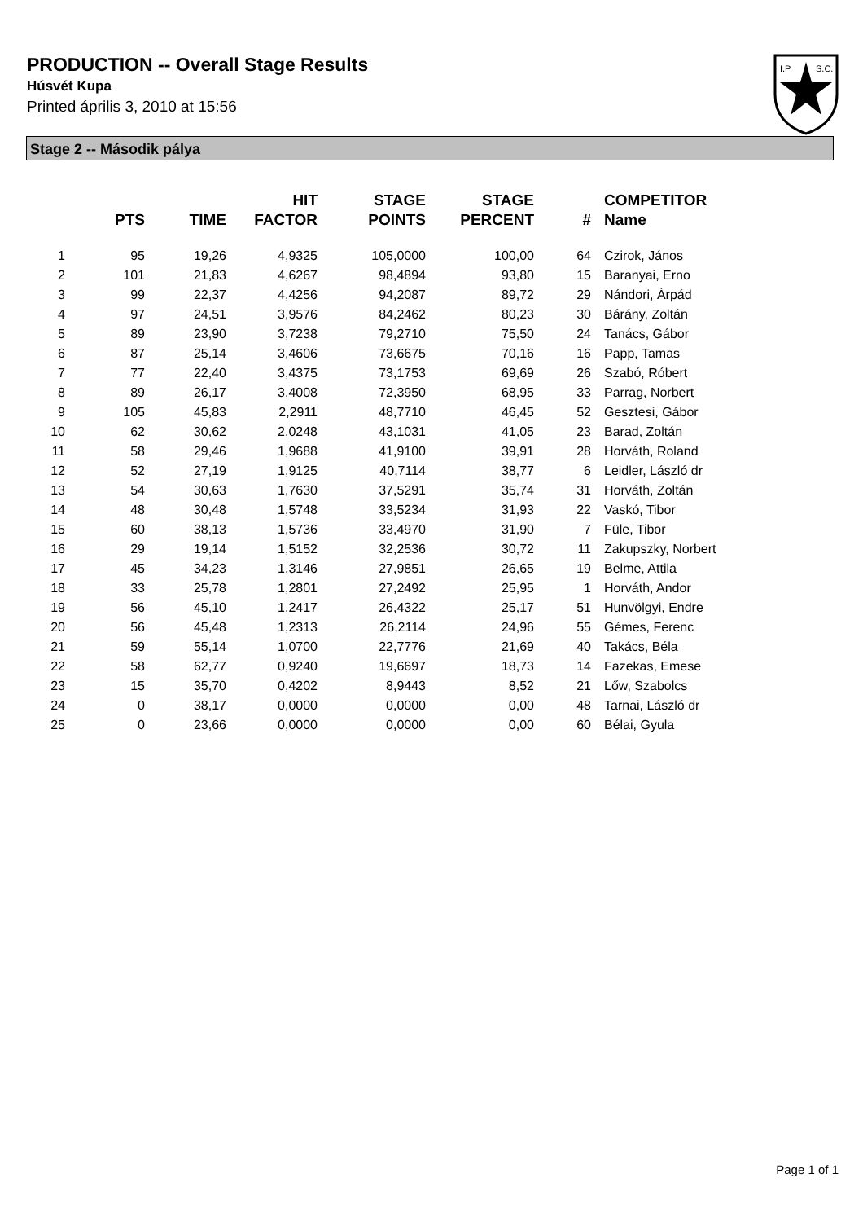PRODUCTION -- Overall Stage Results
Húsvét Kupa
Printed április 3, 2010 at 15:56
I.P.
S.C.
Stage 2 -- Második pálya
| | PTS | TIME | HIT FACTOR | STAGE POINTS | STAGE PERCENT | # | COMPETITOR Name |
| --- | --- | --- | --- | --- | --- | --- | --- |
| 1 | 95 | 19,26 | 4,9325 | 105,0000 | 100,00 | 64 | Czirok, János |
| 2 | 101 | 21,83 | 4,6267 | 98,4894 | 93,80 | 15 | Baranyai, Erno |
| 3 | 99 | 22,37 | 4,4256 | 94,2087 | 89,72 | 29 | Nándori, Árpád |
| 4 | 97 | 24,51 | 3,9576 | 84,2462 | 80,23 | 30 | Bárány, Zoltán |
| 5 | 89 | 23,90 | 3,7238 | 79,2710 | 75,50 | 24 | Tanács, Gábor |
| 6 | 87 | 25,14 | 3,4606 | 73,6675 | 70,16 | 16 | Papp, Tamas |
| 7 | 77 | 22,40 | 3,4375 | 73,1753 | 69,69 | 26 | Szabó, Róbert |
| 8 | 89 | 26,17 | 3,4008 | 72,3950 | 68,95 | 33 | Parrag, Norbert |
| 9 | 105 | 45,83 | 2,2911 | 48,7710 | 46,45 | 52 | Gesztesi, Gábor |
| 10 | 62 | 30,62 | 2,0248 | 43,1031 | 41,05 | 23 | Barad, Zoltán |
| 11 | 58 | 29,46 | 1,9688 | 41,9100 | 39,91 | 28 | Horváth, Roland |
| 12 | 52 | 27,19 | 1,9125 | 40,7114 | 38,77 | 6 | Leidler, László dr |
| 13 | 54 | 30,63 | 1,7630 | 37,5291 | 35,74 | 31 | Horváth, Zoltán |
| 14 | 48 | 30,48 | 1,5748 | 33,5234 | 31,93 | 22 | Vaskó, Tibor |
| 15 | 60 | 38,13 | 1,5736 | 33,4970 | 31,90 | 7 | Füle, Tibor |
| 16 | 29 | 19,14 | 1,5152 | 32,2536 | 30,72 | 11 | Zakupszky, Norbert |
| 17 | 45 | 34,23 | 1,3146 | 27,9851 | 26,65 | 19 | Belme, Attila |
| 18 | 33 | 25,78 | 1,2801 | 27,2492 | 25,95 | 1 | Horváth, Andor |
| 19 | 56 | 45,10 | 1,2417 | 26,4322 | 25,17 | 51 | Hunvölgyi, Endre |
| 20 | 56 | 45,48 | 1,2313 | 26,2114 | 24,96 | 55 | Gémes, Ferenc |
| 21 | 59 | 55,14 | 1,0700 | 22,7776 | 21,69 | 40 | Takács, Béla |
| 22 | 58 | 62,77 | 0,9240 | 19,6697 | 18,73 | 14 | Fazekas, Emese |
| 23 | 15 | 35,70 | 0,4202 | 8,9443 | 8,52 | 21 | Lőw, Szabolcs |
| 24 | 0 | 38,17 | 0,0000 | 0,0000 | 0,00 | 48 | Tarnai, László dr |
| 25 | 0 | 23,66 | 0,0000 | 0,0000 | 0,00 | 60 | Bélai, Gyula |
Page 1 of 1